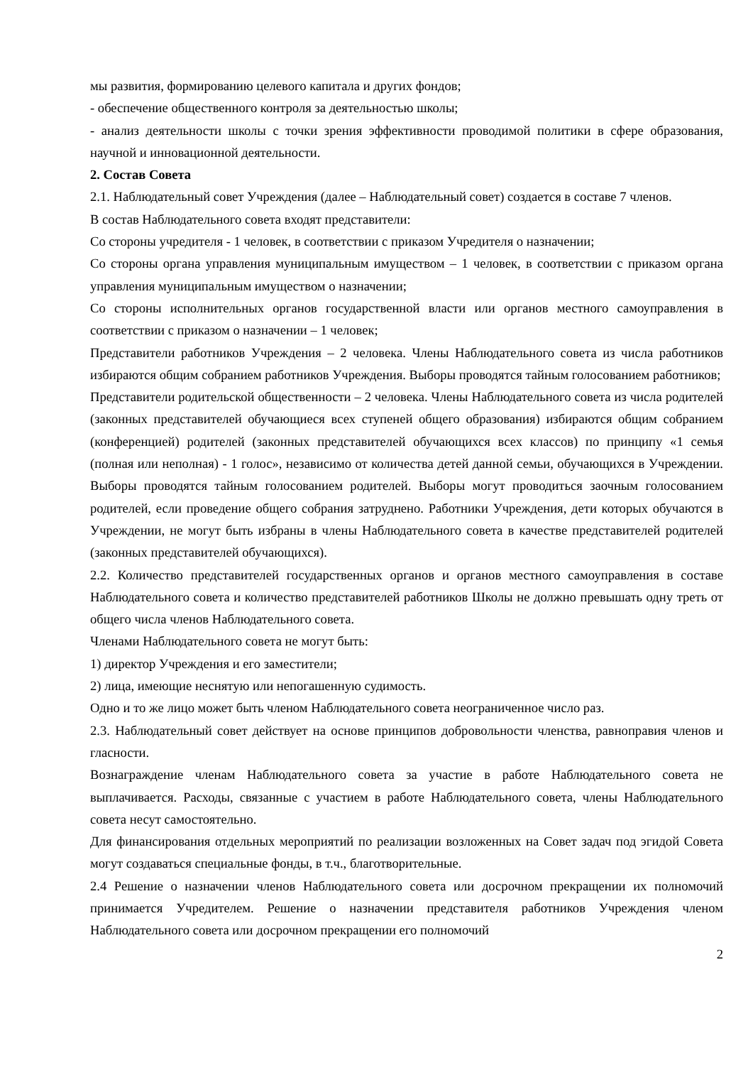мы развития, формированию целевого капитала и других фондов;
- обеспечение общественного контроля за деятельностью школы;
- анализ деятельности школы с точки зрения эффективности проводимой политики в сфере образования, научной и инновационной деятельности.
2. Состав Совета
2.1. Наблюдательный совет Учреждения (далее – Наблюдательный совет) создается в составе 7 членов.
В состав Наблюдательного совета входят представители:
Со стороны учредителя - 1 человек, в соответствии с приказом Учредителя о назначении;
Со стороны органа управления муниципальным имуществом – 1 человек, в соответствии с приказом органа управления муниципальным имуществом о назначении;
Со стороны исполнительных органов государственной власти или органов местного самоуправления в соответствии с приказом о назначении – 1 человек;
Представители работников Учреждения – 2 человека. Члены Наблюдательного совета из числа работников избираются общим собранием работников Учреждения. Выборы проводятся тайным голосованием работников;
Представители родительской общественности – 2 человека. Члены Наблюдательного совета из числа родителей (законных представителей обучающиеся всех ступеней общего образования) избираются общим собранием (конференцией) родителей (законных представителей обучающихся всех классов) по принципу «1 семья (полная или неполная) - 1 голос», независимо от количества детей данной семьи, обучающихся в Учреждении. Выборы проводятся тайным голосованием родителей. Выборы могут проводиться заочным голосованием родителей, если проведение общего собрания затруднено. Работники Учреждения, дети которых обучаются в Учреждении, не могут быть избраны в члены Наблюдательного совета в качестве представителей родителей (законных представителей обучающихся).
2.2. Количество представителей государственных органов и органов местного самоуправления в составе Наблюдательного совета и количество представителей работников Школы не должно превышать одну треть от общего числа членов Наблюдательного совета.
Членами Наблюдательного совета не могут быть:
1) директор Учреждения и его заместители;
2) лица, имеющие неснятую или непогашенную судимость.
Одно и то же лицо может быть членом Наблюдательного совета неограниченное число раз.
2.3. Наблюдательный совет действует на основе принципов добровольности членства, равноправия членов и гласности.
Вознаграждение членам Наблюдательного совета за участие в работе Наблюдательного совета не выплачивается. Расходы, связанные с участием в работе Наблюдательного совета, члены Наблюдательного совета несут самостоятельно.
Для финансирования отдельных мероприятий по реализации возложенных на Совет задач под эгидой Совета могут создаваться специальные фонды, в т.ч., благотворительные.
2.4 Решение о назначении членов Наблюдательного совета или досрочном прекращении их полномочий принимается Учредителем. Решение о назначении представителя работников Учреждения членом Наблюдательного совета или досрочном прекращении его полномочий
2